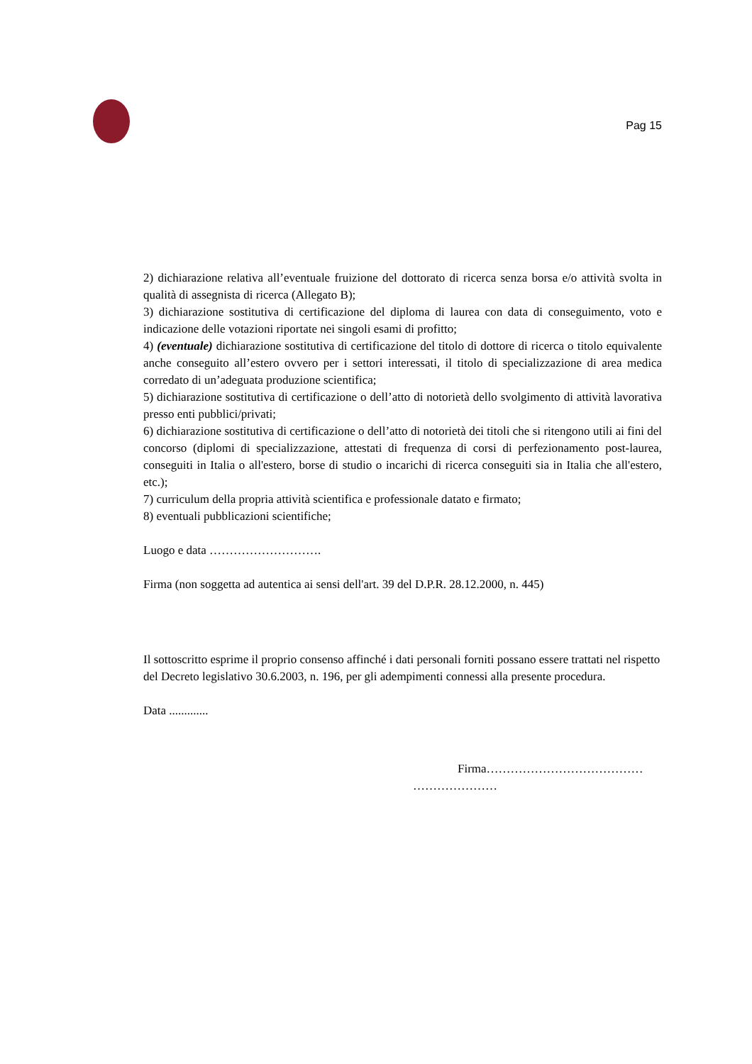Pag 15
2) dichiarazione relativa all’eventuale fruizione del dottorato di ricerca senza borsa e/o attività svolta in qualità di assegnista di ricerca (Allegato B);
3) dichiarazione sostitutiva di certificazione del diploma di laurea con data di conseguimento, voto e indicazione delle votazioni riportate nei singoli esami di profitto;
4) (eventuale) dichiarazione sostitutiva di certificazione del titolo di dottore di ricerca o titolo equivalente anche conseguito all’estero ovvero per i settori interessati, il titolo di specializzazione di area medica corredato di un’adeguata produzione scientifica;
5) dichiarazione sostitutiva di certificazione o dell’atto di notorietà dello svolgimento di attività lavorativa presso enti pubblici/privati;
6) dichiarazione sostitutiva di certificazione o dell’atto di notorietà dei titoli che si ritengono utili ai fini del concorso (diplomi di specializzazione, attestati di frequenza di corsi di perfezionamento post-laurea, conseguiti in Italia o all'estero, borse di studio o incarichi di ricerca conseguiti sia in Italia che all'estero, etc.);
7) curriculum della propria attività scientifica e professionale datato e firmato;
8) eventuali pubblicazioni scientifiche;
Luogo e data ……………………….
Firma (non soggetta ad autentica ai sensi dell'art. 39 del D.P.R. 28.12.2000, n. 445)
Il sottoscritto esprime il proprio consenso affinché i dati personali forniti possano essere trattati nel rispetto del Decreto legislativo 30.6.2003, n. 196, per gli adempimenti connessi alla presente procedura.
Data .............
Firma…………………………………
…………………